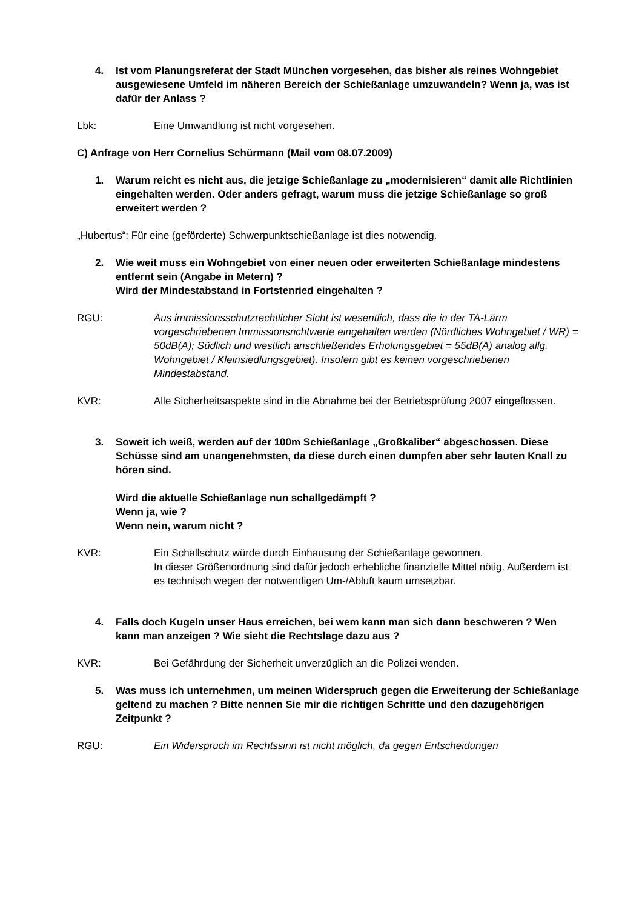4. Ist vom Planungsreferat der Stadt München vorgesehen, das bisher als reines Wohngebiet ausgewiesene Umfeld im näheren Bereich der Schießanlage umzuwandeln? Wenn ja, was ist dafür der Anlass ?
Lbk: Eine Umwandlung ist nicht vorgesehen.
C) Anfrage von Herr Cornelius Schürmann (Mail vom 08.07.2009)
1. Warum reicht es nicht aus, die jetzige Schießanlage zu „modernisieren“ damit alle Richtlinien eingehalten werden. Oder anders gefragt, warum muss die jetzige Schießanlage so groß erweitert werden ?
„Hubertus“: Für eine (geförderte) Schwerpunktschießanlage ist dies notwendig.
2. Wie weit muss ein Wohngebiet von einer neuen oder erweiterten Schießanlage mindestens entfernt sein (Angabe in Metern) ?
Wird der Mindestabstand in Fortstenried eingehalten ?
RGU: Aus immissionsschutzrechtlicher Sicht ist wesentlich, dass die in der TA-Lärm vorgeschriebenen Immissionsrichtwerte eingehalten werden (Nördliches Wohngebiet / WR) = 50dB(A); Südlich und westlich anschließendes Erholungsgebiet = 55dB(A) analog allg. Wohngebiet / Kleinsiedlungsgebiet). Insofern gibt es keinen vorgeschriebenen Mindestabstand.
KVR: Alle Sicherheitsaspekte sind in die Abnahme bei der Betriebsprüfung 2007 eingeflossen.
3. Soweit ich weiß, werden auf der 100m Schießanlage „Großkaliber“ abgeschossen. Diese Schüsse sind am unangenehmsten, da diese durch einen dumpfen aber sehr lauten Knall zu hören sind.
Wird die aktuelle Schießanlage nun schallgedämpft ?
Wenn ja, wie ?
Wenn nein, warum nicht ?
KVR: Ein Schallschutz würde durch Einhausung der Schießanlage gewonnen.
In dieser Größenordnung sind dafür jedoch erhebliche finanzielle Mittel nötig. Außerdem ist es technisch wegen der notwendigen Um-/Abluft kaum umsetzbar.
4. Falls doch Kugeln unser Haus erreichen, bei wem kann man sich dann beschweren ? Wen kann man anzeigen ? Wie sieht die Rechtslage dazu aus ?
KVR: Bei Gefährdung der Sicherheit unverzüglich an die Polizei wenden.
5. Was muss ich unternehmen, um meinen Widerspruch gegen die Erweiterung der Schießanlage geltend zu machen ? Bitte nennen Sie mir die richtigen Schritte und den dazugehörigen Zeitpunkt ?
RGU: Ein Widerspruch im Rechtssinn ist nicht möglich, da gegen Entscheidungen